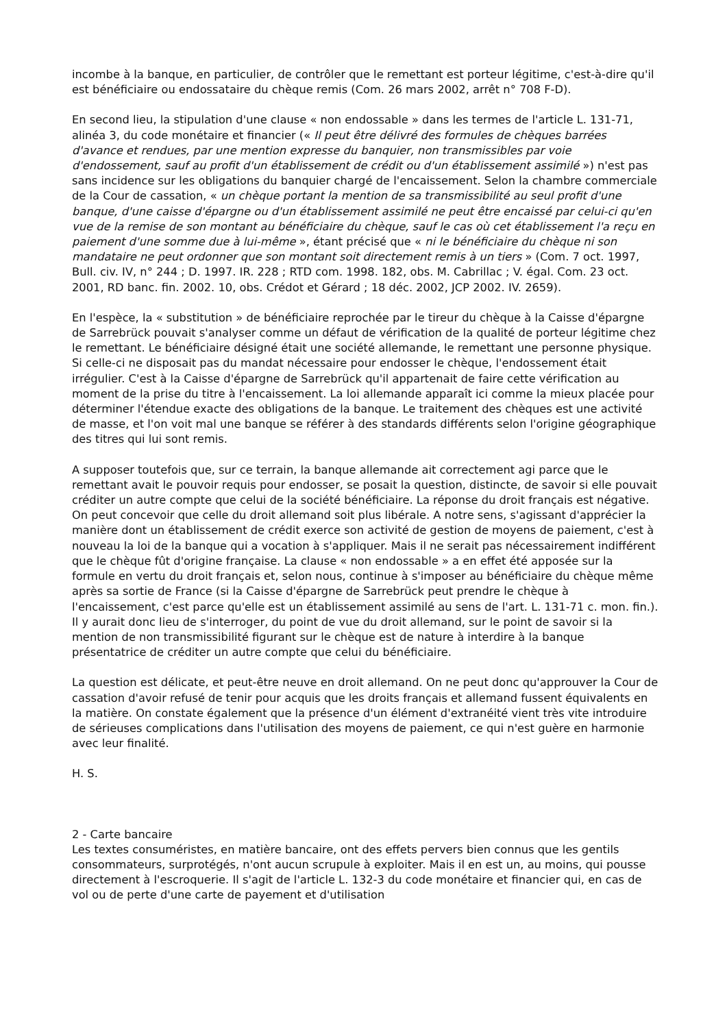incombe à la banque, en particulier, de contrôler que le remettant est porteur légitime, c'est-à-dire qu'il est bénéficiaire ou endossataire du chèque remis (Com. 26 mars 2002, arrêt n° 708 F-D).
En second lieu, la stipulation d'une clause « non endossable » dans les termes de l'article L. 131-71, alinéa 3, du code monétaire et financier (« Il peut être délivré des formules de chèques barrées d'avance et rendues, par une mention expresse du banquier, non transmissibles par voie d'endossement, sauf au profit d'un établissement de crédit ou d'un établissement assimilé ») n'est pas sans incidence sur les obligations du banquier chargé de l'encaissement. Selon la chambre commerciale de la Cour de cassation, « un chèque portant la mention de sa transmissibilité au seul profit d'une banque, d'une caisse d'épargne ou d'un établissement assimilé ne peut être encaissé par celui-ci qu'en vue de la remise de son montant au bénéficiaire du chèque, sauf le cas où cet établissement l'a reçu en paiement d'une somme due à lui-même », étant précisé que « ni le bénéficiaire du chèque ni son mandataire ne peut ordonner que son montant soit directement remis à un tiers » (Com. 7 oct. 1997, Bull. civ. IV, n° 244 ; D. 1997. IR. 228 ; RTD com. 1998. 182, obs. M. Cabrillac ; V. égal. Com. 23 oct. 2001, RD banc. fin. 2002. 10, obs. Crédot et Gérard ; 18 déc. 2002, JCP 2002. IV. 2659).
En l'espèce, la « substitution » de bénéficiaire reprochée par le tireur du chèque à la Caisse d'épargne de Sarrebrück pouvait s'analyser comme un défaut de vérification de la qualité de porteur légitime chez le remettant. Le bénéficiaire désigné était une société allemande, le remettant une personne physique. Si celle-ci ne disposait pas du mandat nécessaire pour endosser le chèque, l'endossement était irrégulier. C'est à la Caisse d'épargne de Sarrebrück qu'il appartenait de faire cette vérification au moment de la prise du titre à l'encaissement. La loi allemande apparaît ici comme la mieux placée pour déterminer l'étendue exacte des obligations de la banque. Le traitement des chèques est une activité de masse, et l'on voit mal une banque se référer à des standards différents selon l'origine géographique des titres qui lui sont remis.
A supposer toutefois que, sur ce terrain, la banque allemande ait correctement agi parce que le remettant avait le pouvoir requis pour endosser, se posait la question, distincte, de savoir si elle pouvait créditer un autre compte que celui de la société bénéficiaire. La réponse du droit français est négative. On peut concevoir que celle du droit allemand soit plus libérale. A notre sens, s'agissant d'apprécier la manière dont un établissement de crédit exerce son activité de gestion de moyens de paiement, c'est à nouveau la loi de la banque qui a vocation à s'appliquer. Mais il ne serait pas nécessairement indifférent que le chèque fût d'origine française. La clause « non endossable » a en effet été apposée sur la formule en vertu du droit français et, selon nous, continue à s'imposer au bénéficiaire du chèque même après sa sortie de France (si la Caisse d'épargne de Sarrebrück peut prendre le chèque à l'encaissement, c'est parce qu'elle est un établissement assimilé au sens de l'art. L. 131-71 c. mon. fin.). Il y aurait donc lieu de s'interroger, du point de vue du droit allemand, sur le point de savoir si la mention de non transmissibilité figurant sur le chèque est de nature à interdire à la banque présentatrice de créditer un autre compte que celui du bénéficiaire.
La question est délicate, et peut-être neuve en droit allemand. On ne peut donc qu'approuver la Cour de cassation d'avoir refusé de tenir pour acquis que les droits français et allemand fussent équivalents en la matière. On constate également que la présence d'un élément d'extranéité vient très vite introduire de sérieuses complications dans l'utilisation des moyens de paiement, ce qui n'est guère en harmonie avec leur finalité.
H. S.
2 - Carte bancaire
Les textes consuméristes, en matière bancaire, ont des effets pervers bien connus que les gentils consommateurs, surprotégés, n'ont aucun scrupule à exploiter. Mais il en est un, au moins, qui pousse directement à l'escroquerie. Il s'agit de l'article L. 132-3 du code monétaire et financier qui, en cas de vol ou de perte d'une carte de payement et d'utilisation